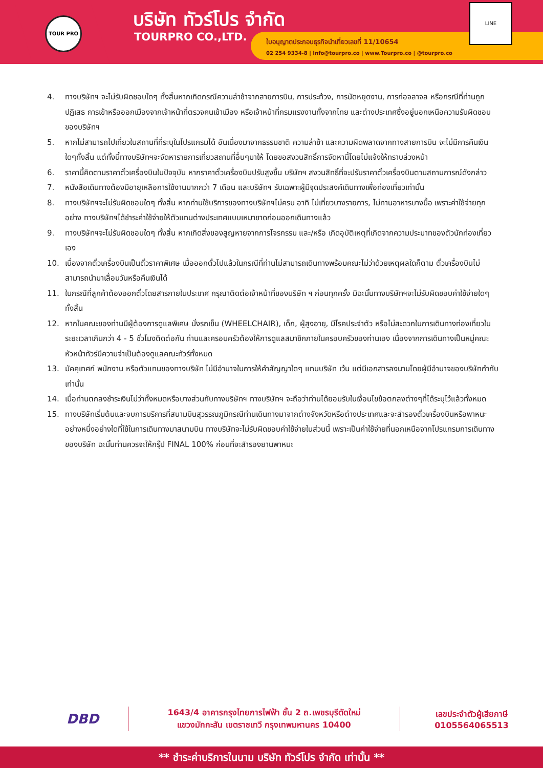TOUR PRO บริษัท ทัวร์โปร จำกัด
TOURPRO CO.,LTD.
ใบอนุญาตประกอบธุรกิจนำเที่ยวเลขที่ 11/10654
02 254 9334-8 | Info@tourpro.co | www.Tourpro.co | @tourpro.co
LINE
4. ทางบริษัทฯ จะไม่รับผิดชอบใดๆ ทั้งสิ้นหากเกิดกรณีความล่าช้าจากสายการบิน, การประท้วง, การนัดหยุดงาน, การก่อจลาจล หรือกรณีที่ท่านถูกปฏิเสธ การเข้าหรือออกเมืองจากเจ้าหน้าที่ตรวจคนเข้าเมือง หรือเจ้าหน้าที่กรมแรงงานทั้งจากไทย และต่างประเทศซึ่งอยู่นอกเหนือความรับผิดชอบของบริษัทฯ
5. หากไม่สามารถไปเที่ยวในสถานที่ที่ระบุในโปรแกรมได้ อันเนื่องมาจากธรรมชาติ ความล่าช้า และความผิดพลาดจากทางสายการบิน จะไม่มีการคืนเงินใดๆทั้งสิ้น แต่ทั้งนี้ทางบริษัทฯจะจัดหารายการเที่ยวสถานที่อื่นๆมาให้ โดยขอสงวนสิทธิ์การจัดหานี้โดยไม่แจ้งให้ทราบล่วงหน้า
6. ราคานี้คิดตามราคาตั๋วเครื่องบินในปัจจุบัน หากราคาตั๋วเครื่องบินปรับสูงขึ้น บริษัทฯ สงวนสิทธิ์ที่จะปรับราคาตั๋วเครื่องบินตามสถานการณ์ดังกล่าว
7. หนังสือเดินทางต้องมีอายุเหลือการใช้งานมากกว่า 7 เดือน และบริษัทฯ รับเฉพาะผู้มีจุดประสงค์เดินทางเพื่อท่องเที่ยวเท่านั้น
8. ทางบริษัทฯจะไม่รับผิดชอบใดๆ ทั้งสิ้น หากท่านใช้บริการของทางบริษัทฯไม่ครบ อาทิ ไม่เที่ยวบางรายการ, ไม่ทานอาหารบางมื้อ เพราะค่าใช้จ่ายทุกอย่าง ทางบริษัทฯได้ชำระค่าใช้จ่ายให้ตัวแทนต่างประเทศแบบเหมาขาดก่อนออกเดินทางแล้ว
9. ทางบริษัทฯจะไม่รับผิดชอบใดๆ ทั้งสิ้น หากเกิดสิ่งของสูญหายจากการโจรกรรม และ/หรือ เกิดอุบัติเหตุที่เกิดจากความประมาทของตัวนักท่องเที่ยวเอง
10. เนื่องจากตั๋วเครื่องบินเป็นตั๋วราคาพิเศษ เมื่อออกตั๋วไปแล้วในกรณีที่ท่านไม่สามารถเดินทางพร้อมคณะไม่ว่าด้วยเหตุผลใดก็ตาม ตั๋วเครื่องบินไม่สามารถนำมาเลื่อนวันหรือคืนเงินได้
11. ในกรณีที่ลูกค้าต้องออกตั๋วโดยสารภายในประเทศ กรุณาติดต่อเจ้าหน้าที่ของบริษัท ฯ ก่อนทุกครั้ง มิฉะนั้นทางบริษัทฯจะไม่รับผิดชอบค่าใช้จ่ายใดๆ ทั้งสิ้น
12. หากในคณะของท่านมีผู้ต้องการดูแลพิเศษ นั่งรถเข็น (WHEELCHAIR), เด็ก, ผู้สูงอายุ, มีโรคประจำตัว หรือไม่สะดวกในการเดินทางท่องเที่ยวในระยะเวลาเกินกว่า 4 - 5 ชั่วโมงติดต่อกัน ท่านและครอบครัวต้องให้การดูแลสมาชิกภายในครอบครัวของท่านเอง เนื่องจากการเดินทางเป็นหมู่คณะ หัวหน้าทัวร์มีความจำเป็นต้องดูแลคณะทัวร์ทั้งหมด
13. มัคคุเทศก์ พนักงาน หรือตัวแทนของทางบริษัท ไม่มีอำนาจในการให้คำสัญญาใดๆ แทนบริษัท เว้น แต่มีเอกสารลงนามโดยผู้มีอำนาจของบริษัทกำกับเท่านั้น
14. เมื่อท่านตกลงชำระเงินไม่ว่าทั้งหมดหรือบางส่วนกับทางบริษัทฯ ทางบริษัทฯ จะถือว่าท่านได้ยอมรับในเงื่อนไขข้อตกลงต่างๆที่ได้ระบุไว้แล้วทั้งหมด
15. ทางบริษัทเริ่มต้นและจบการบริการที่สนามบินสุวรรณภูมิกรณีท่านเดินทางมาจากต่างจังหวัดหรือต่างประเทศและจะสำรองตั๋วเครื่องบินหรือพาหนะอย่างหนึ่งอย่างใดที่ใช้ในการเดินทางมาสนามบิน ทางบริษัทจะไม่รับผิดชอบค่าใช้จ่ายในส่วนนี้ เพราะเป็นค่าใช้จ่ายที่นอกเหนือจากโปรแกรมการเดินทางของบริษัท ฉะนั้นท่านควรจะให้กรุ๊ป FINAL 100% ก่อนที่จะสำรองยานพาหนะ
DBD
1643/4 อาคารกรุงไทยการไฟฟ้า ชั้น 2 ถ.เพชรบุรีตัดใหม่
แขวงมักกะสัน เขตราชเทวี กรุงเทพมหานคร 10400
เลขประจำตัวผู้เสียภาษี
0105564065513
** ชำระค่าบริการในนาม บริษัท ทัวร์โปร จำกัด เท่านั้น **